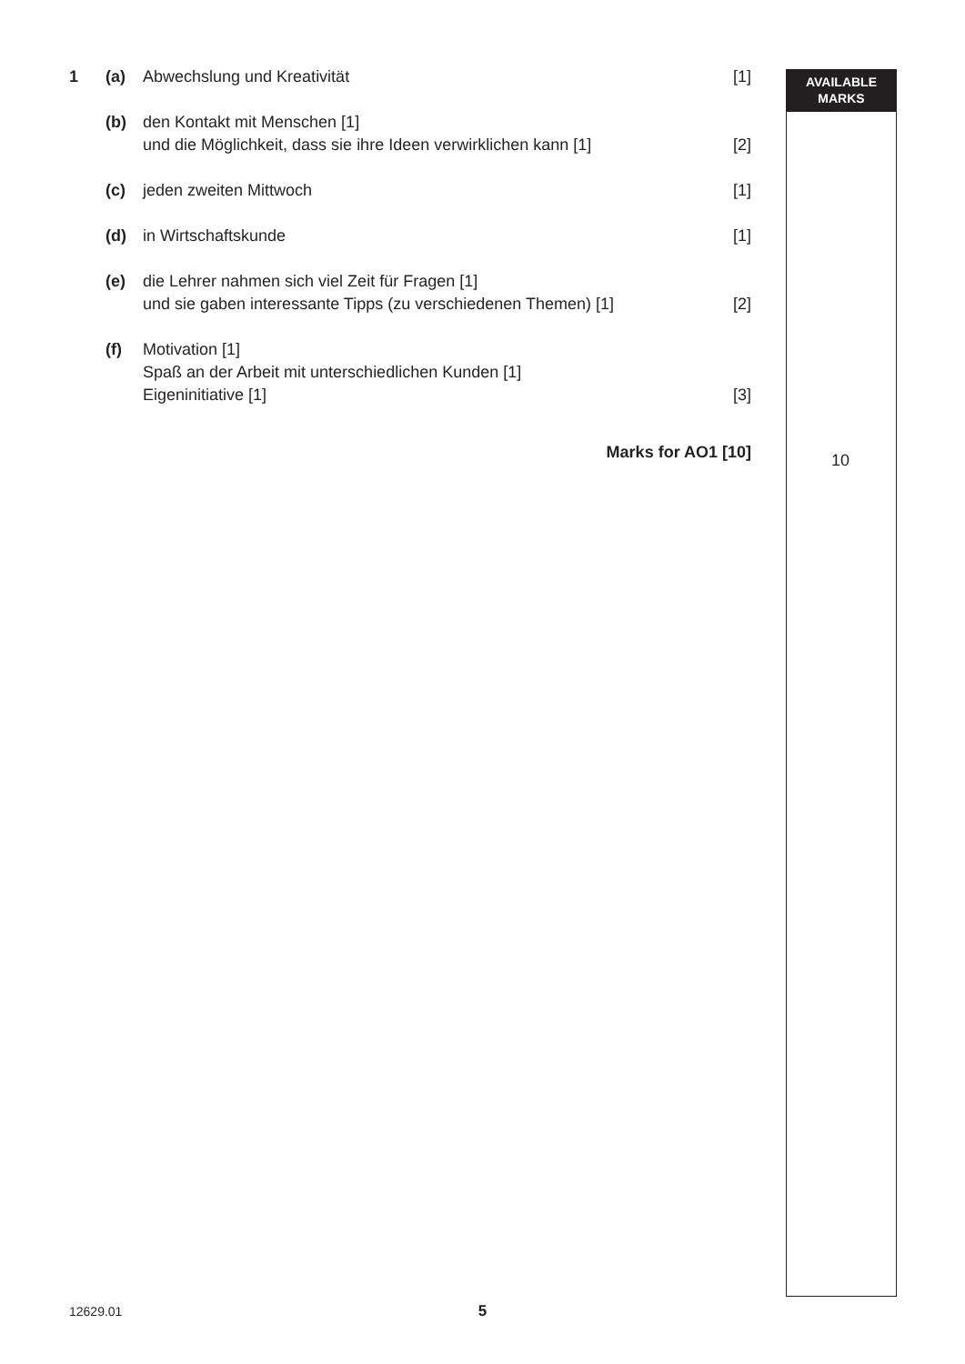AVAILABLE
MARKS
1 (a) Abwechslung und Kreativität [1]
(b) den Kontakt mit Menschen [1]
und die Möglichkeit, dass sie ihre Ideen verwirklichen kann [1]
[2]
(c) jeden zweiten Mittwoch [1]
(d) in Wirtschaftskunde [1]
(e) die Lehrer nahmen sich viel Zeit für Fragen [1]
und sie gaben interessante Tipps (zu verschiedenen Themen) [1]
[2]
(f) Motivation [1]
Spaß an der Arbeit mit unterschiedlichen Kunden [1]
Eigeninitiative [1]
[3]
Marks for AO1 [10]
10
12629.01
5